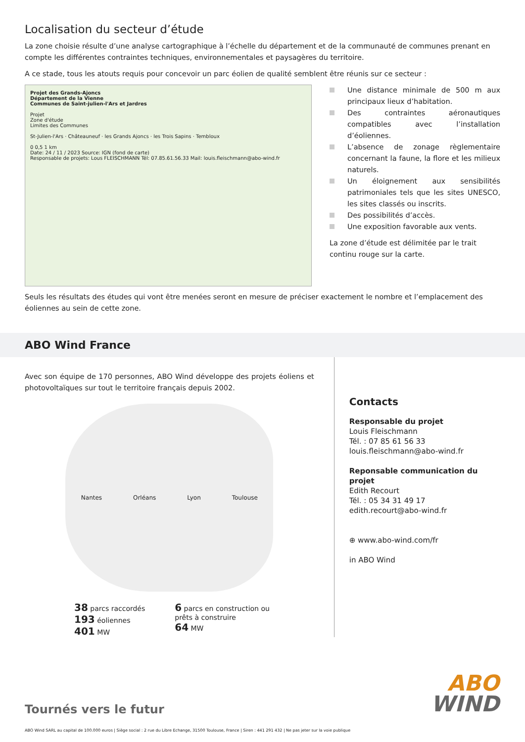Localisation du secteur d’étude
La zone choisie résulte d’une analyse cartographique à l’échelle du département et de la communauté de communes prenant en compte les différentes contraintes techniques, environnementales et paysagères du territoire.
A ce stade, tous les atouts requis pour concevoir un parc éolien de qualité semblent être réunis sur ce secteur :
Projet des Grands-Ajoncs
Département de la Vienne
Communes de Saint-julien-l'Ars et Jardres
Projet
Zone d'étude
Limites des Communes
St-Julien-l'Ars · Châteauneuf · les Grands Ajoncs · les Trois Sapins · Tembloux
0 0,5 1 km
Date: 24 / 11 / 2023 Source: IGN (fond de carte)
Responsable de projets: Lous FLEISCHMANN Tél: 07.85.61.56.33 Mail: louis.fleischmann@abo-wind.fr
Une distance minimale de 500 m aux principaux lieux d’habitation.
Des contraintes aéronautiques compatibles avec l’installation d’éoliennes.
L’absence de zonage règlementaire concernant la faune, la flore et les milieux naturels.
Un éloignement aux sensibilités patrimoniales tels que les sites UNESCO, les sites classés ou inscrits.
Des possibilités d’accès.
Une exposition favorable aux vents.
La zone d’étude est délimitée par le trait continu rouge sur la carte.
Seuls les résultats des études qui vont être menées seront en mesure de préciser exactement le nombre et l’emplacement des éoliennes au sein de cette zone.
ABO Wind France
Avec son équipe de 170 personnes, ABO Wind développe des projets éoliens et photovoltaïques sur tout le territoire français depuis 2002.
Nantes Orléans Lyon Toulouse
38 parcs raccordés
193 éoliennes
401 MW
6 parcs en construction ou
prêts à construire
64 MW
Contacts
Responsable du projet
Louis Fleischmann
Tél. : 07 85 61 56 33
louis.fleischmann@abo-wind.fr
Reponsable communication du projet
Edith Recourt
Tél. : 05 34 31 49 17
edith.recourt@abo-wind.fr
⊕ www.abo-wind.com/fr
in ABO Wind
ABO
WIND
Tournés vers le futur
ABO Wind SARL au capital de 100.000 euros | Siège social : 2 rue du Libre Echange, 31500 Toulouse, France | Siren : 441 291 432 | Ne pas jeter sur la voie publique